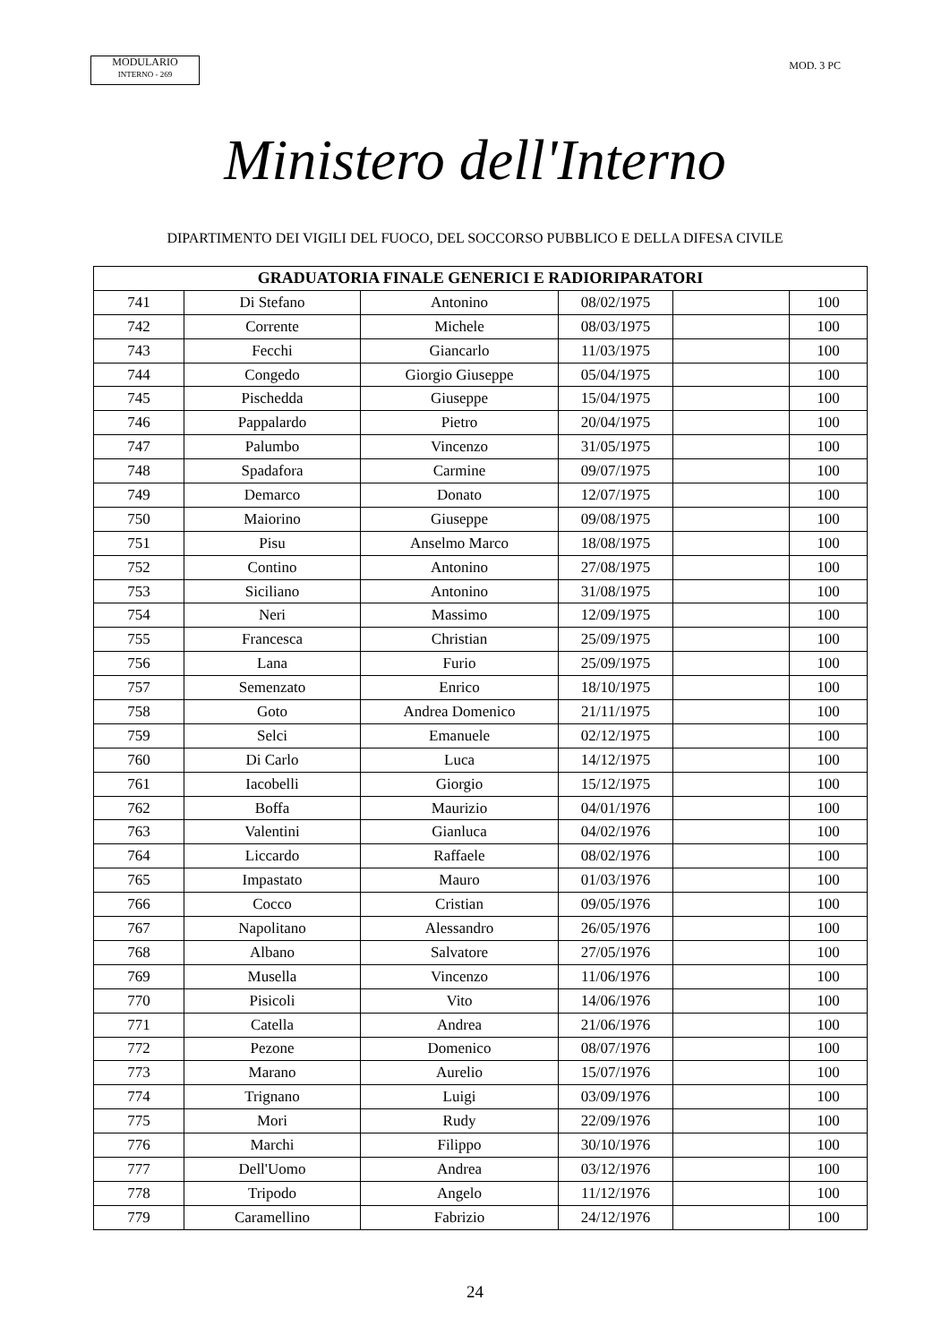MODULARIO
INTERNO - 269
MOD. 3 PC
Ministero dell'Interno
DIPARTIMENTO DEI VIGILI DEL FUOCO, DEL SOCCORSO PUBBLICO E DELLA DIFESA CIVILE
| GRADUATORIA FINALE GENERICI E RADIORIPARATORI | | | | | |
| --- | --- | --- | --- | --- | --- |
| 741 | Di Stefano | Antonino | 08/02/1975 | | 100 |
| 742 | Corrente | Michele | 08/03/1975 | | 100 |
| 743 | Fecchi | Giancarlo | 11/03/1975 | | 100 |
| 744 | Congedo | Giorgio Giuseppe | 05/04/1975 | | 100 |
| 745 | Pischedda | Giuseppe | 15/04/1975 | | 100 |
| 746 | Pappalardo | Pietro | 20/04/1975 | | 100 |
| 747 | Palumbo | Vincenzo | 31/05/1975 | | 100 |
| 748 | Spadafora | Carmine | 09/07/1975 | | 100 |
| 749 | Demarco | Donato | 12/07/1975 | | 100 |
| 750 | Maiorino | Giuseppe | 09/08/1975 | | 100 |
| 751 | Pisu | Anselmo Marco | 18/08/1975 | | 100 |
| 752 | Contino | Antonino | 27/08/1975 | | 100 |
| 753 | Siciliano | Antonino | 31/08/1975 | | 100 |
| 754 | Neri | Massimo | 12/09/1975 | | 100 |
| 755 | Francesca | Christian | 25/09/1975 | | 100 |
| 756 | Lana | Furio | 25/09/1975 | | 100 |
| 757 | Semenzato | Enrico | 18/10/1975 | | 100 |
| 758 | Goto | Andrea Domenico | 21/11/1975 | | 100 |
| 759 | Selci | Emanuele | 02/12/1975 | | 100 |
| 760 | Di Carlo | Luca | 14/12/1975 | | 100 |
| 761 | Iacobelli | Giorgio | 15/12/1975 | | 100 |
| 762 | Boffa | Maurizio | 04/01/1976 | | 100 |
| 763 | Valentini | Gianluca | 04/02/1976 | | 100 |
| 764 | Liccardo | Raffaele | 08/02/1976 | | 100 |
| 765 | Impastato | Mauro | 01/03/1976 | | 100 |
| 766 | Cocco | Cristian | 09/05/1976 | | 100 |
| 767 | Napolitano | Alessandro | 26/05/1976 | | 100 |
| 768 | Albano | Salvatore | 27/05/1976 | | 100 |
| 769 | Musella | Vincenzo | 11/06/1976 | | 100 |
| 770 | Pisicoli | Vito | 14/06/1976 | | 100 |
| 771 | Catella | Andrea | 21/06/1976 | | 100 |
| 772 | Pezone | Domenico | 08/07/1976 | | 100 |
| 773 | Marano | Aurelio | 15/07/1976 | | 100 |
| 774 | Trignano | Luigi | 03/09/1976 | | 100 |
| 775 | Mori | Rudy | 22/09/1976 | | 100 |
| 776 | Marchi | Filippo | 30/10/1976 | | 100 |
| 777 | Dell'Uomo | Andrea | 03/12/1976 | | 100 |
| 778 | Tripodo | Angelo | 11/12/1976 | | 100 |
| 779 | Caramellino | Fabrizio | 24/12/1976 | | 100 |
24